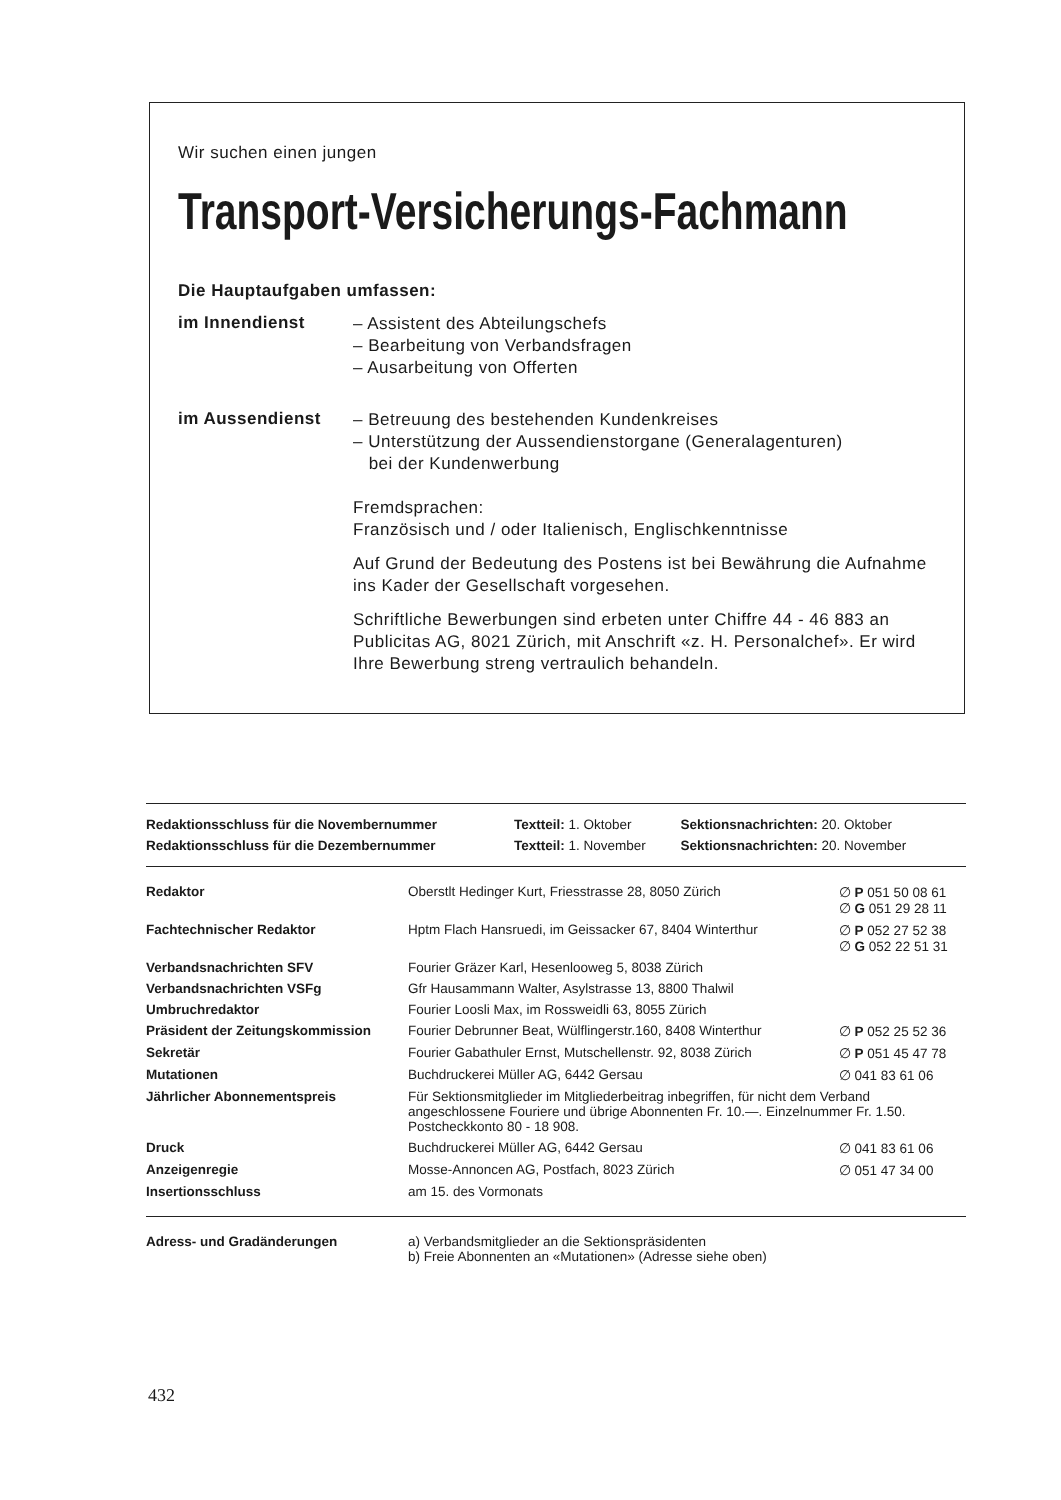Wir suchen einen jungen
Transport-Versicherungs-Fachmann
Die Hauptaufgaben umfassen:
im Innendienst
– Assistent des Abteilungschefs
– Bearbeitung von Verbandsfragen
– Ausarbeitung von Offerten
im Aussendienst
– Betreuung des bestehenden Kundenkreises
– Unterstützung der Aussendienstorgane (Generalagenturen)
bei der Kundenwerbung
Fremdsprachen:
Französisch und / oder Italienisch, Englischkenntnisse
Auf Grund der Bedeutung des Postens ist bei Bewährung die Aufnahme ins Kader der Gesellschaft vorgesehen.
Schriftliche Bewerbungen sind erbeten unter Chiffre 44 - 46 883 an Publicitas AG, 8021 Zürich, mit Anschrift «z. H. Personalchef». Er wird Ihre Bewerbung streng vertraulich behandeln.
| Redaktionsschluss für die Novembernummer | Textteil: 1. Oktober | Sektionsnachrichten: 20. Oktober |
| Redaktionsschluss für die Dezembernummer | Textteil: 1. November | Sektionsnachrichten: 20. November |
| Redaktor | Oberstlt Hedinger Kurt, Friesstrasse 28, 8050 Zürich | ∅ P 051 50 08 61 ∅ G 051 29 28 11 |
| Fachtechnischer Redaktor | Hptm Flach Hansruedi, im Geissacker 67, 8404 Winterthur | ∅ P 052 27 52 38 ∅ G 052 22 51 31 |
| Verbandsnachrichten SFV | Fourier Gräzer Karl, Hesenlooweg 5, 8038 Zürich | |
| Verbandsnachrichten VSFg | Gfr Hausammann Walter, Asylstrasse 13, 8800 Thalwil | |
| Umbruchredaktor | Fourier Loosli Max, im Rossweidli 63, 8055 Zürich | |
| Präsident der Zeitungskommission | Fourier Debrunner Beat, Wülflingerstr.160, 8408 Winterthur | ∅ P 052 25 52 36 |
| Sekretär | Fourier Gabathuler Ernst, Mutschellenstr. 92, 8038 Zürich | ∅ P 051 45 47 78 |
| Mutationen | Buchdruckerei Müller AG, 6442 Gersau | ∅ 041 83 61 06 |
| Jährlicher Abonnementspreis | Für Sektionsmitglieder im Mitgliederbeitrag inbegriffen, für nicht dem Verband angeschlossene Fouriere und übrige Abonnenten Fr. 10.—. Einzelnummer Fr. 1.50. Postcheckkonto 80 - 18 908. | |
| Druck | Buchdruckerei Müller AG, 6442 Gersau | ∅ 041 83 61 06 |
| Anzeigenregie | Mosse-Annoncen AG, Postfach, 8023 Zürich | ∅ 051 47 34 00 |
| Insertionsschluss | am 15. des Vormonats | |
| Adress- und Gradänderungen | a) Verbandsmitglieder an die Sektionspräsidenten b) Freie Abonnenten an «Mutationen» (Adresse siehe oben) |
432